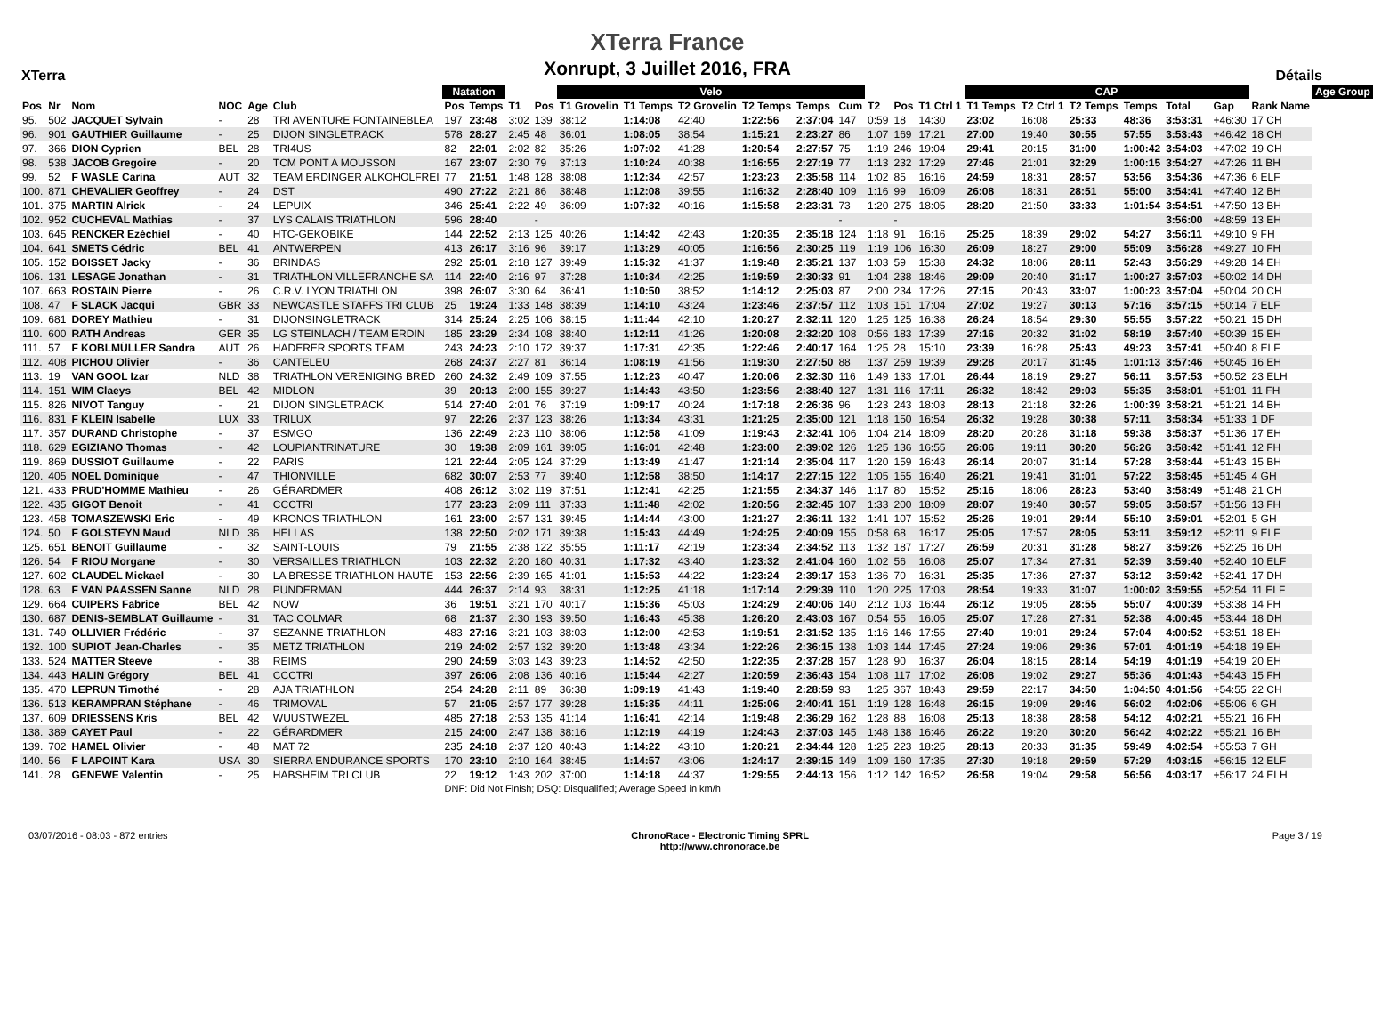XTerra
XTerra France
Xonrupt, 3 Juillet 2016, FRA
Détails
| | | | | | | Natation | | | | Velo | | | | | | | | | CAP | | | | | | | | Age Group |
| Pos | Nr | Nom | NOC | Age | Club | Pos | Temps | T1 | Pos | T1 Grovelin | T1 Temps | T2 Grovelin | T2 Temps | Temps | Cum | T2 | Pos | T1 Ctrl 1 | T1 Temps | T2 Ctrl 1 | T2 Temps | Temps | Total | | Gap | Rank Name | |
| 95. | 502 | JACQUET Sylvain | - | 28 | TRI AVENTURE FONTAINEBLEA | 197 | 23:48 | 3:02 | 139 | 38:12 | 1:14:08 | 42:40 | 1:22:56 | 2:37:04 | 147 | 0:59 | 18 | 14:30 | 23:02 | 16:08 | 25:33 | 48:36 | 3:53:31 | | +46:30 | 17 CH | |
| 96. | 901 | GAUTHIER Guillaume | - | 25 | DIJON SINGLETRACK | 578 | 28:27 | 2:45 | 48 | 36:01 | 1:08:05 | 38:54 | 1:15:21 | 2:23:27 | 86 | 1:07 | 169 | 17:21 | 27:00 | 19:40 | 30:55 | 57:55 | 3:53:43 | | +46:42 | 18 CH | |
| 97. | 366 | DION Cyprien | BEL | 28 | TRI4US | 82 | 22:01 | 2:02 | 82 | 35:26 | 1:07:02 | 41:28 | 1:20:54 | 2:27:57 | 75 | 1:19 | 246 | 19:04 | 29:41 | 20:15 | 31:00 | 1:00:42 | 3:54:03 | | +47:02 | 19 CH | |
| 98. | 538 | JACOB Gregoire | - | 20 | TCM PONT A MOUSSON | 167 | 23:07 | 2:30 | 79 | 37:13 | 1:10:24 | 40:38 | 1:16:55 | 2:27:19 | 77 | 1:13 | 232 | 17:29 | 27:46 | 21:01 | 32:29 | 1:00:15 | 3:54:27 | | +47:26 | 11 BH | |
| 99. | 52 | F WASLE Carina | AUT | 32 | TEAM ERDINGER ALKOHOLFREI | 77 | 21:51 | 1:48 | 128 | 38:08 | 1:12:34 | 42:57 | 1:23:23 | 2:35:58 | 114 | 1:02 | 85 | 16:16 | 24:59 | 18:31 | 28:57 | 53:56 | 3:54:36 | | +47:36 | 6 ELF | |
| 100. | 871 | CHEVALIER Geoffrey | - | 24 | DST | 490 | 27:22 | 2:21 | 86 | 38:48 | 1:12:08 | 39:55 | 1:16:32 | 2:28:40 | 109 | 1:16 | 99 | 16:09 | 26:08 | 18:31 | 28:51 | 55:00 | 3:54:41 | | +47:40 | 12 BH | |
| 101. | 375 | MARTIN Alrick | - | 24 | LEPUIX | 346 | 25:41 | 2:22 | 49 | 36:09 | 1:07:32 | 40:16 | 1:15:58 | 2:23:31 | 73 | 1:20 | 275 | 18:05 | 28:20 | 21:50 | 33:33 | 1:01:54 | 3:54:51 | | +47:50 | 13 BH | |
| 102. | 952 | CUCHEVAL Mathias | - | 37 | LYS CALAIS TRIATHLON | 596 | 28:40 | | - | | | | | | - | | - | | | | | | 3:56:00 | | +48:59 | 13 EH | |
| 103. | 645 | RENCKER Ezéchiel | - | 40 | HTC-GEKOBIKE | 144 | 22:52 | 2:13 | 125 | 40:26 | 1:14:42 | 42:43 | 1:20:35 | 2:35:18 | 124 | 1:18 | 91 | 16:16 | 25:25 | 18:39 | 29:02 | 54:27 | 3:56:11 | | +49:10 | 9 FH | |
| 104. | 641 | SMETS Cédric | BEL | 41 | ANTWERPEN | 413 | 26:17 | 3:16 | 96 | 39:17 | 1:13:29 | 40:05 | 1:16:56 | 2:30:25 | 119 | 1:19 | 106 | 16:30 | 26:09 | 18:27 | 29:00 | 55:09 | 3:56:28 | | +49:27 | 10 FH | |
| 105. | 152 | BOISSET Jacky | - | 36 | BRINDAS | 292 | 25:01 | 2:18 | 127 | 39:49 | 1:15:32 | 41:37 | 1:19:48 | 2:35:21 | 137 | 1:03 | 59 | 15:38 | 24:32 | 18:06 | 28:11 | 52:43 | 3:56:29 | | +49:28 | 14 EH | |
| 106. | 131 | LESAGE Jonathan | - | 31 | TRIATHLON VILLEFRANCHE SA | 114 | 22:40 | 2:16 | 97 | 37:28 | 1:10:34 | 42:25 | 1:19:59 | 2:30:33 | 91 | 1:04 | 238 | 18:46 | 29:09 | 20:40 | 31:17 | 1:00:27 | 3:57:03 | | +50:02 | 14 DH | |
| 107. | 663 | ROSTAIN Pierre | - | 26 | C.R.V. LYON TRIATHLON | 398 | 26:07 | 3:30 | 64 | 36:41 | 1:10:50 | 38:52 | 1:14:12 | 2:25:03 | 87 | 2:00 | 234 | 17:26 | 27:15 | 20:43 | 33:07 | 1:00:23 | 3:57:04 | | +50:04 | 20 CH | |
| 108. | 47 | F SLACK Jacqui | GBR | 33 | NEWCASTLE STAFFS TRI CLUB | 25 | 19:24 | 1:33 | 148 | 38:39 | 1:14:10 | 43:24 | 1:23:46 | 2:37:57 | 112 | 1:03 | 151 | 17:04 | 27:02 | 19:27 | 30:13 | 57:16 | 3:57:15 | | +50:14 | 7 ELF | |
| 109. | 681 | DOREY Mathieu | - | 31 | DIJONSINGLETRACK | 314 | 25:24 | 2:25 | 106 | 38:15 | 1:11:44 | 42:10 | 1:20:27 | 2:32:11 | 120 | 1:25 | 125 | 16:38 | 26:24 | 18:54 | 29:30 | 55:55 | 3:57:22 | | +50:21 | 15 DH | |
| 110. | 600 | RATH Andreas | GER | 35 | LG STEINLACH / TEAM ERDIN | 185 | 23:29 | 2:34 | 108 | 38:40 | 1:12:11 | 41:26 | 1:20:08 | 2:32:20 | 108 | 0:56 | 183 | 17:39 | 27:16 | 20:32 | 31:02 | 58:19 | 3:57:40 | | +50:39 | 15 EH | |
| 111. | 57 | F KOBLMÜLLER Sandra | AUT | 26 | HADERER SPORTS TEAM | 243 | 24:23 | 2:10 | 172 | 39:37 | 1:17:31 | 42:35 | 1:22:46 | 2:40:17 | 164 | 1:25 | 28 | 15:10 | 23:39 | 16:28 | 25:43 | 49:23 | 3:57:41 | | +50:40 | 8 ELF | |
| 112. | 408 | PICHOU Olivier | - | 36 | CANTELEU | 268 | 24:37 | 2:27 | 81 | 36:14 | 1:08:19 | 41:56 | 1:19:30 | 2:27:50 | 88 | 1:37 | 259 | 19:39 | 29:28 | 20:17 | 31:45 | 1:01:13 | 3:57:46 | | +50:45 | 16 EH | |
| 113. | 19 | VAN GOOL Izar | NLD | 38 | TRIATHLON VERENIGING BRED | 260 | 24:32 | 2:49 | 109 | 37:55 | 1:12:23 | 40:47 | 1:20:06 | 2:32:30 | 116 | 1:49 | 133 | 17:01 | 26:44 | 18:19 | 29:27 | 56:11 | 3:57:53 | | +50:52 | 23 ELH | |
| 114. | 151 | WIM Claeys | BEL | 42 | MIDLON | 39 | 20:13 | 2:00 | 155 | 39:27 | 1:14:43 | 43:50 | 1:23:56 | 2:38:40 | 127 | 1:31 | 116 | 17:11 | 26:32 | 18:42 | 29:03 | 55:35 | 3:58:01 | | +51:01 | 11 FH | |
| 115. | 826 | NIVOT Tanguy | - | 21 | DIJON SINGLETRACK | 514 | 27:40 | 2:01 | 76 | 37:19 | 1:09:17 | 40:24 | 1:17:18 | 2:26:36 | 96 | 1:23 | 243 | 18:03 | 28:13 | 21:18 | 32:26 | 1:00:39 | 3:58:21 | | +51:21 | 14 BH | |
| 116. | 831 | F KLEIN Isabelle | LUX | 33 | TRILUX | 97 | 22:26 | 2:37 | 123 | 38:26 | 1:13:34 | 43:31 | 1:21:25 | 2:35:00 | 121 | 1:18 | 150 | 16:54 | 26:32 | 19:28 | 30:38 | 57:11 | 3:58:34 | | +51:33 | 1 DF | |
| 117. | 357 | DURAND Christophe | - | 37 | ESMGO | 136 | 22:49 | 2:23 | 110 | 38:06 | 1:12:58 | 41:09 | 1:19:43 | 2:32:41 | 106 | 1:04 | 214 | 18:09 | 28:20 | 20:28 | 31:18 | 59:38 | 3:58:37 | | +51:36 | 17 EH | |
| 118. | 629 | EGIZIANO Thomas | - | 42 | LOUPIANTRINATURE | 30 | 19:38 | 2:09 | 161 | 39:05 | 1:16:01 | 42:48 | 1:23:00 | 2:39:02 | 126 | 1:25 | 136 | 16:55 | 26:06 | 19:11 | 30:20 | 56:26 | 3:58:42 | | +51:41 | 12 FH | |
| 119. | 869 | DUSSIOT Guillaume | - | 22 | PARIS | 121 | 22:44 | 2:05 | 124 | 37:29 | 1:13:49 | 41:47 | 1:21:14 | 2:35:04 | 117 | 1:20 | 159 | 16:43 | 26:14 | 20:07 | 31:14 | 57:28 | 3:58:44 | | +51:43 | 15 BH | |
| 120. | 405 | NOEL Dominique | - | 47 | THIONVILLE | 682 | 30:07 | 2:53 | 77 | 39:40 | 1:12:58 | 38:50 | 1:14:17 | 2:27:15 | 122 | 1:05 | 155 | 16:40 | 26:21 | 19:41 | 31:01 | 57:22 | 3:58:45 | | +51:45 | 4 GH | |
| 121. | 433 | PRUD'HOMME Mathieu | - | 26 | GÉRARDMER | 408 | 26:12 | 3:02 | 119 | 37:51 | 1:12:41 | 42:25 | 1:21:55 | 2:34:37 | 146 | 1:17 | 80 | 15:52 | 25:16 | 18:06 | 28:23 | 53:40 | 3:58:49 | | +51:48 | 21 CH | |
| 122. | 435 | GIGOT Benoit | - | 41 | CCCTRI | 177 | 23:23 | 2:09 | 111 | 37:33 | 1:11:48 | 42:02 | 1:20:56 | 2:32:45 | 107 | 1:33 | 200 | 18:09 | 28:07 | 19:40 | 30:57 | 59:05 | 3:58:57 | | +51:56 | 13 FH | |
| 123. | 458 | TOMASZEWSKI Eric | - | 49 | KRONOS TRIATHLON | 161 | 23:00 | 2:57 | 131 | 39:45 | 1:14:44 | 43:00 | 1:21:27 | 2:36:11 | 132 | 1:41 | 107 | 15:52 | 25:26 | 19:01 | 29:44 | 55:10 | 3:59:01 | | +52:01 | 5 GH | |
| 124. | 50 | F GOLSTEYN Maud | NLD | 36 | HELLAS | 138 | 22:50 | 2:02 | 171 | 39:38 | 1:15:43 | 44:49 | 1:24:25 | 2:40:09 | 155 | 0:58 | 68 | 16:17 | 25:05 | 17:57 | 28:05 | 53:11 | 3:59:12 | | +52:11 | 9 ELF | |
| 125. | 651 | BENOIT Guillaume | - | 32 | SAINT-LOUIS | 79 | 21:55 | 2:38 | 122 | 35:55 | 1:11:17 | 42:19 | 1:23:34 | 2:34:52 | 113 | 1:32 | 187 | 17:27 | 26:59 | 20:31 | 31:28 | 58:27 | 3:59:26 | | +52:25 | 16 DH | |
| 126. | 54 | F RIOU Morgane | - | 30 | VERSAILLES TRIATHLON | 103 | 22:32 | 2:20 | 180 | 40:31 | 1:17:32 | 43:40 | 1:23:32 | 2:41:04 | 160 | 1:02 | 56 | 16:08 | 25:07 | 17:34 | 27:31 | 52:39 | 3:59:40 | | +52:40 | 10 ELF | |
| 127. | 602 | CLAUDEL Mickael | - | 30 | LA BRESSE TRIATHLON HAUTE | 153 | 22:56 | 2:39 | 165 | 41:01 | 1:15:53 | 44:22 | 1:23:24 | 2:39:17 | 153 | 1:36 | 70 | 16:31 | 25:35 | 17:36 | 27:37 | 53:12 | 3:59:42 | | +52:41 | 17 DH | |
| 128. | 63 | F VAN PAASSEN Sanne | NLD | 28 | PUNDERMAN | 444 | 26:37 | 2:14 | 93 | 38:31 | 1:12:25 | 41:18 | 1:17:14 | 2:29:39 | 110 | 1:20 | 225 | 17:03 | 28:54 | 19:33 | 31:07 | 1:00:02 | 3:59:55 | | +52:54 | 11 ELF | |
| 129. | 664 | CUIPERS Fabrice | BEL | 42 | NOW | 36 | 19:51 | 3:21 | 170 | 40:17 | 1:15:36 | 45:03 | 1:24:29 | 2:40:06 | 140 | 2:12 | 103 | 16:44 | 26:12 | 19:05 | 28:55 | 55:07 | 4:00:39 | | +53:38 | 14 FH | |
| 130. | 687 | DENIS-SEMBLAT Guillaume | - | 31 | TAC COLMAR | 68 | 21:37 | 2:30 | 193 | 39:50 | 1:16:43 | 45:38 | 1:26:20 | 2:43:03 | 167 | 0:54 | 55 | 16:05 | 25:07 | 17:28 | 27:31 | 52:38 | 4:00:45 | | +53:44 | 18 DH | |
| 131. | 749 | OLLIVIER Frédéric | - | 37 | SEZANNE TRIATHLON | 483 | 27:16 | 3:21 | 103 | 38:03 | 1:12:00 | 42:53 | 1:19:51 | 2:31:52 | 135 | 1:16 | 146 | 17:55 | 27:40 | 19:01 | 29:24 | 57:04 | 4:00:52 | | +53:51 | 18 EH | |
| 132. | 100 | SUPIOT Jean-Charles | - | 35 | METZ TRIATHLON | 219 | 24:02 | 2:57 | 132 | 39:20 | 1:13:48 | 43:34 | 1:22:26 | 2:36:15 | 138 | 1:03 | 144 | 17:45 | 27:24 | 19:06 | 29:36 | 57:01 | 4:01:19 | | +54:18 | 19 EH | |
| 133. | 524 | MATTER Steeve | - | 38 | REIMS | 290 | 24:59 | 3:03 | 143 | 39:23 | 1:14:52 | 42:50 | 1:22:35 | 2:37:28 | 157 | 1:28 | 90 | 16:37 | 26:04 | 18:15 | 28:14 | 54:19 | 4:01:19 | | +54:19 | 20 EH | |
| 134. | 443 | HALIN Grégory | BEL | 41 | CCCTRI | 397 | 26:06 | 2:08 | 136 | 40:16 | 1:15:44 | 42:27 | 1:20:59 | 2:36:43 | 154 | 1:08 | 117 | 17:02 | 26:08 | 19:02 | 29:27 | 55:36 | 4:01:43 | | +54:43 | 15 FH | |
| 135. | 470 | LEPRUN Timothé | - | 28 | AJA TRIATHLON | 254 | 24:28 | 2:11 | 89 | 36:38 | 1:09:19 | 41:43 | 1:19:40 | 2:28:59 | 93 | 1:25 | 367 | 18:43 | 29:59 | 22:17 | 34:50 | 1:04:50 | 4:01:56 | | +54:55 | 22 CH | |
| 136. | 513 | KERAMPRAN Stéphane | - | 46 | TRIMOVAL | 57 | 21:05 | 2:57 | 177 | 39:28 | 1:15:35 | 44:11 | 1:25:06 | 2:40:41 | 151 | 1:19 | 128 | 16:48 | 26:15 | 19:09 | 29:46 | 56:02 | 4:02:06 | | +55:06 | 6 GH | |
| 137. | 609 | DRIESSENS Kris | BEL | 42 | WUUSTWEZEL | 485 | 27:18 | 2:53 | 135 | 41:14 | 1:16:41 | 42:14 | 1:19:48 | 2:36:29 | 162 | 1:28 | 88 | 16:08 | 25:13 | 18:38 | 28:58 | 54:12 | 4:02:21 | | +55:21 | 16 FH | |
| 138. | 389 | CAYET Paul | - | 22 | GÉRARDMER | 215 | 24:00 | 2:47 | 138 | 38:16 | 1:12:19 | 44:19 | 1:24:43 | 2:37:03 | 145 | 1:48 | 138 | 16:46 | 26:22 | 19:20 | 30:20 | 56:42 | 4:02:22 | | +55:21 | 16 BH | |
| 139. | 702 | HAMEL Olivier | - | 48 | MAT 72 | 235 | 24:18 | 2:37 | 120 | 40:43 | 1:14:22 | 43:10 | 1:20:21 | 2:34:44 | 128 | 1:25 | 223 | 18:25 | 28:13 | 20:33 | 31:35 | 59:49 | 4:02:54 | | +55:53 | 7 GH | |
| 140. | 56 | F LAPOINT Kara | USA | 30 | SIERRA ENDURANCE SPORTS | 170 | 23:10 | 2:10 | 164 | 38:45 | 1:14:57 | 43:06 | 1:24:17 | 2:39:15 | 149 | 1:09 | 160 | 17:35 | 27:30 | 19:18 | 29:59 | 57:29 | 4:03:15 | | +56:15 | 12 ELF | |
| 141. | 28 | GENEWE Valentin | - | 25 | HABSHEIM TRI CLUB | 22 | 19:12 | 1:43 | 202 | 37:00 | 1:14:18 | 44:37 | 1:29:55 | 2:44:13 | 156 | 1:12 | 142 | 16:52 | 26:58 | 19:04 | 29:58 | 56:56 | 4:03:17 | | +56:17 | 24 ELH | |
| | | | | | | DNF: Did Not Finish; DSQ: Disqualified; Average Speed in km/h | | | | | | | | | | | | | | | | | | | | | |
03/07/2016 - 08:03 - 872 entries ChronoRace - Electronic Timing SPRL
http://www.chronorace.be Page 3 / 19